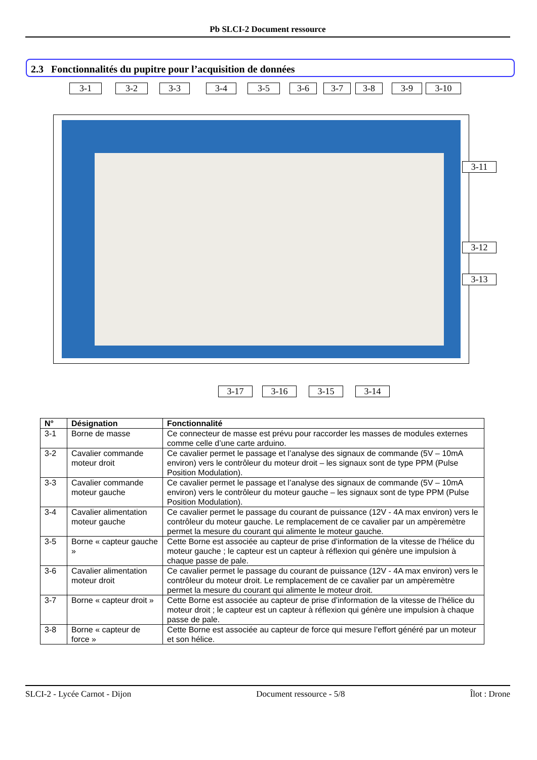Pb SLCI-2 Document ressource
2.3 Fonctionnalités du pupitre pour l’acquisition de données
3-1 3-2 3-3 3-4 3-5 3-6 3-7 3-8 3-9 3-10
3-11
3-12
3-13
3-17 3-16 3-15 3-14
| N° | Désignation | Fonctionnalité |
| --- | --- | --- |
| 3-1 | Borne de masse | Ce connecteur de masse est prévu pour raccorder les masses de modules externes comme celle d’une carte arduino. |
| 3-2 | Cavalier commande moteur droit | Ce cavalier permet le passage et l’analyse des signaux de commande (5V – 10mA environ) vers le contrôleur du moteur droit – les signaux sont de type PPM (Pulse Position Modulation). |
| 3-3 | Cavalier commande moteur gauche | Ce cavalier permet le passage et l’analyse des signaux de commande (5V – 10mA environ) vers le contrôleur du moteur gauche – les signaux sont de type PPM (Pulse Position Modulation). |
| 3-4 | Cavalier alimentation moteur gauche | Ce cavalier permet le passage du courant de puissance (12V - 4A max environ) vers le contrôleur du moteur gauche. Le remplacement de ce cavalier par un ampèremètre permet la mesure du courant qui alimente le moteur gauche. |
| 3-5 | Borne « capteur gauche » | Cette Borne est associée au capteur de prise d’information de la vitesse de l’hélice du moteur gauche ; le capteur est un capteur à réflexion qui génère une impulsion à chaque passe de pale. |
| 3-6 | Cavalier alimentation moteur droit | Ce cavalier permet le passage du courant de puissance (12V - 4A max environ) vers le contrôleur du moteur droit. Le remplacement de ce cavalier par un ampèremètre permet la mesure du courant qui alimente le moteur droit. |
| 3-7 | Borne « capteur droit » | Cette Borne est associée au capteur de prise d’information de la vitesse de l’hélice du moteur droit ; le capteur est un capteur à réflexion qui génère une impulsion à chaque passe de pale. |
| 3-8 | Borne « capteur de force » | Cette Borne est associée au capteur de force qui mesure l’effort généré par un moteur et son hélice. |
SLCI-2 - Lycée Carnot - Dijon Document ressource - 5/8 Îlot : Drone